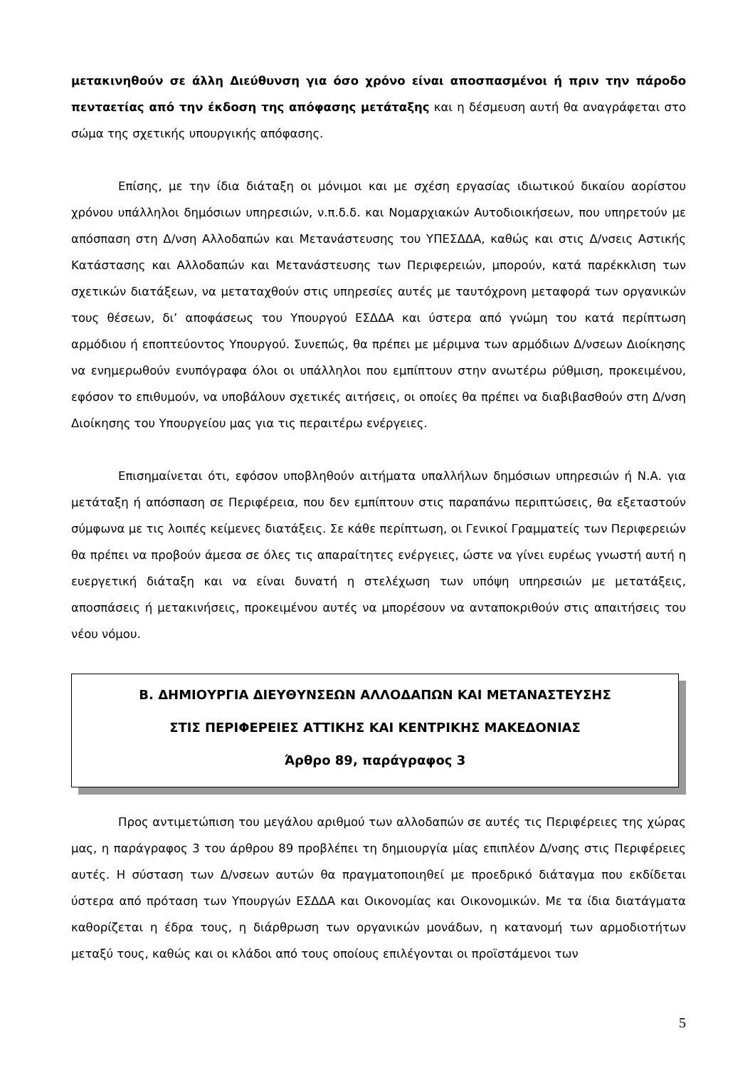μετακινηθούν σε άλλη Διεύθυνση για όσο χρόνο είναι αποσπασμένοι ή πριν την πάροδο πενταετίας από την έκδοση της απόφασης μετάταξης και η δέσμευση αυτή θα αναγράφεται στο σώμα της σχετικής υπουργικής απόφασης.
Επίσης, με την ίδια διάταξη οι μόνιμοι και με σχέση εργασίας ιδιωτικού δικαίου αορίστου χρόνου υπάλληλοι δημόσιων υπηρεσιών, ν.π.δ.δ. και Νομαρχιακών Αυτοδιοικήσεων, που υπηρετούν με απόσπαση στη Δ/νση Αλλοδαπών και Μετανάστευσης του ΥΠΕΣΔΔΑ, καθώς και στις Δ/νσεις Αστικής Κατάστασης και Αλλοδαπών και Μετανάστευσης των Περιφερειών, μπορούν, κατά παρέκκλιση των σχετικών διατάξεων, να μεταταχθούν στις υπηρεσίες αυτές με ταυτόχρονη μεταφορά των οργανικών τους θέσεων, δι’ αποφάσεως του Υπουργού ΕΣΔΔΑ και ύστερα από γνώμη του κατά περίπτωση αρμόδιου ή εποπτεύοντος Υπουργού. Συνεπώς, θα πρέπει με μέριμνα των αρμόδιων Δ/νσεων Διοίκησης να ενημερωθούν ενυπόγραφα όλοι οι υπάλληλοι που εμπίπτουν στην ανωτέρω ρύθμιση, προκειμένου, εφόσον το επιθυμούν, να υποβάλουν σχετικές αιτήσεις, οι οποίες θα πρέπει να διαβιβασθούν στη Δ/νση Διοίκησης του Υπουργείου μας για τις περαιτέρω ενέργειες.
Επισημαίνεται ότι, εφόσον υποβληθούν αιτήματα υπαλλήλων δημόσιων υπηρεσιών ή Ν.Α. για μετάταξη ή απόσπαση σε Περιφέρεια, που δεν εμπίπτουν στις παραπάνω περιπτώσεις, θα εξεταστούν σύμφωνα με τις λοιπές κείμενες διατάξεις. Σε κάθε περίπτωση, οι Γενικοί Γραμματείς των Περιφερειών θα πρέπει να προβούν άμεσα σε όλες τις απαραίτητες ενέργειες, ώστε να γίνει ευρέως γνωστή αυτή η ευεργετική διάταξη και να είναι δυνατή η στελέχωση των υπόψη υπηρεσιών με μετατάξεις, αποσπάσεις ή μετακινήσεις, προκειμένου αυτές να μπορέσουν να ανταποκριθούν στις απαιτήσεις του νέου νόμου.
Β. ΔΗΜΙΟΥΡΓΙΑ ΔΙΕΥΘΥΝΣΕΩΝ ΑΛΛΟΔΑΠΩΝ ΚΑΙ ΜΕΤΑΝΑΣΤΕΥΣΗΣ
ΣΤΙΣ ΠΕΡΙΦΕΡΕΙΕΣ ΑΤΤΙΚΗΣ ΚΑΙ ΚΕΝΤΡΙΚΗΣ ΜΑΚΕΔΟΝΙΑΣ
Άρθρο 89, παράγραφος 3
Προς αντιμετώπιση του μεγάλου αριθμού των αλλοδαπών σε αυτές τις Περιφέρειες της χώρας μας, η παράγραφος 3 του άρθρου 89 προβλέπει τη δημιουργία μίας επιπλέον Δ/νσης στις Περιφέρειες αυτές. Η σύσταση των Δ/νσεων αυτών θα πραγματοποιηθεί με προεδρικό διάταγμα που εκδίδεται ύστερα από πρόταση των Υπουργών ΕΣΔΔΑ και Οικονομίας και Οικονομικών. Με τα ίδια διατάγματα καθορίζεται η έδρα τους, η διάρθρωση των οργανικών μονάδων, η κατανομή των αρμοδιοτήτων μεταξύ τους, καθώς και οι κλάδοι από τους οποίους επιλέγονται οι προϊστάμενοι των
5